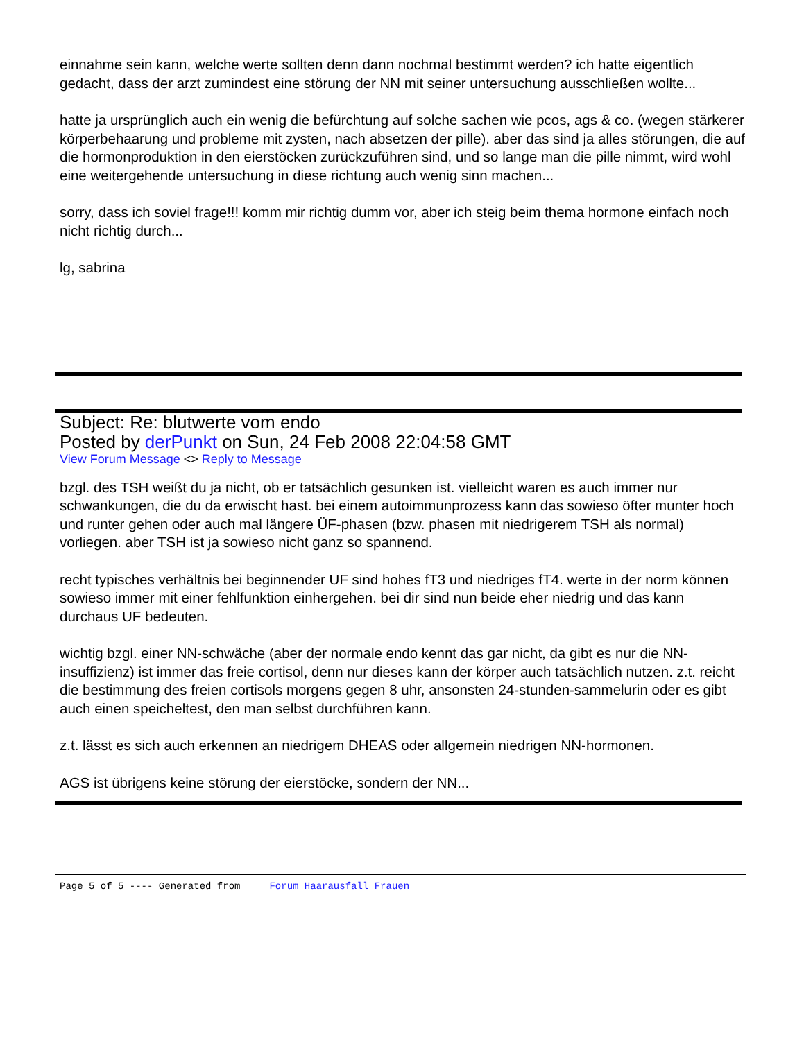einnahme sein kann, welche werte sollten denn dann nochmal bestimmt werden? ich hatte eigentlich gedacht, dass der arzt zumindest eine störung der NN mit seiner untersuchung ausschließen wollte...
hatte ja ursprünglich auch ein wenig die befürchtung auf solche sachen wie pcos, ags & co. (wegen stärkerer körperbehaarung und probleme mit zysten, nach absetzen der pille). aber das sind ja alles störungen, die auf die hormonproduktion in den eierstöcken zurückzuführen sind, und so lange man die pille nimmt, wird wohl eine weitergehende untersuchung in diese richtung auch wenig sinn machen...
sorry, dass ich soviel frage!!! komm mir richtig dumm vor, aber ich steig beim thema hormone einfach noch nicht richtig durch...
lg, sabrina
Subject: Re: blutwerte vom endo
Posted by derPunkt on Sun, 24 Feb 2008 22:04:58 GMT
View Forum Message <> Reply to Message
bzgl. des TSH weißt du ja nicht, ob er tatsächlich gesunken ist. vielleicht waren es auch immer nur schwankungen, die du da erwischt hast. bei einem autoimmunprozess kann das sowieso öfter munter hoch und runter gehen oder auch mal längere ÜF-phasen (bzw. phasen mit niedrigerem TSH als normal) vorliegen. aber TSH ist ja sowieso nicht ganz so spannend.
recht typisches verhältnis bei beginnender UF sind hohes fT3 und niedriges fT4. werte in der norm können sowieso immer mit einer fehlfunktion einhergehen. bei dir sind nun beide eher niedrig und das kann durchaus UF bedeuten.
wichtig bzgl. einer NN-schwäche (aber der normale endo kennt das gar nicht, da gibt es nur die NN-insuffizienz) ist immer das freie cortisol, denn nur dieses kann der körper auch tatsächlich nutzen. z.t. reicht die bestimmung des freien cortisols morgens gegen 8 uhr, ansonsten 24-stunden-sammelurin oder es gibt auch einen speicheltest, den man selbst durchführen kann.
z.t. lässt es sich auch erkennen an niedrigem DHEAS oder allgemein niedrigen NN-hormonen.
AGS ist übrigens keine störung der eierstöcke, sondern der NN...
Page 5 of 5 ---- Generated from Forum Haarausfall Frauen